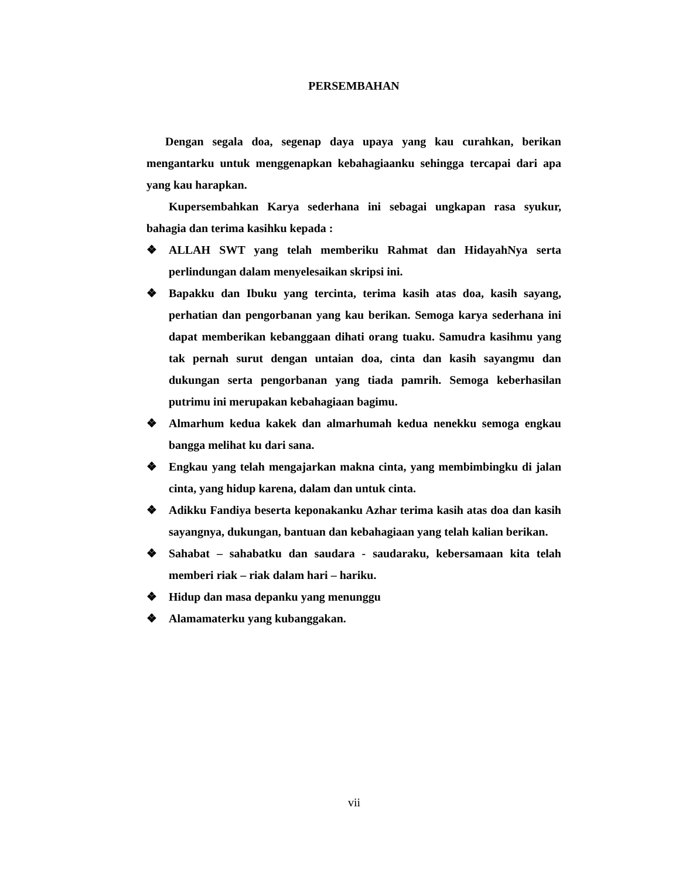PERSEMBAHAN
Dengan segala doa, segenap daya upaya yang kau curahkan, berikan mengantarku untuk menggenapkan kebahagiaanku sehingga tercapai dari apa yang kau harapkan.
Kupersembahkan Karya sederhana ini sebagai ungkapan rasa syukur, bahagia dan terima kasihku kepada :
❖ ALLAH SWT yang telah memberiku Rahmat dan HidayahNya serta perlindungan dalam menyelesaikan skripsi ini.
❖ Bapakku dan Ibuku yang tercinta, terima kasih atas doa, kasih sayang, perhatian dan pengorbanan yang kau berikan. Semoga karya sederhana ini dapat memberikan kebanggaan dihati orang tuaku. Samudra kasihmu yang tak pernah surut dengan untaian doa, cinta dan kasih sayangmu dan dukungan serta pengorbanan yang tiada pamrih. Semoga keberhasilan putrimu ini merupakan kebahagiaan bagimu.
❖ Almarhum kedua kakek dan almarhumah kedua nenekku semoga engkau bangga melihat ku dari sana.
❖ Engkau yang telah mengajarkan makna cinta, yang membimbingku di jalan cinta, yang hidup karena, dalam dan untuk cinta.
❖ Adikku Fandiya beserta keponakanku Azhar terima kasih atas doa dan kasih sayangnya, dukungan, bantuan dan kebahagiaan yang telah kalian berikan.
❖ Sahabat – sahabatku dan saudara - saudaraku, kebersamaan kita telah memberi riak – riak dalam hari – hariku.
❖ Hidup dan masa depanku yang menunggu
❖ Alamamaterku yang kubanggakan.
vii